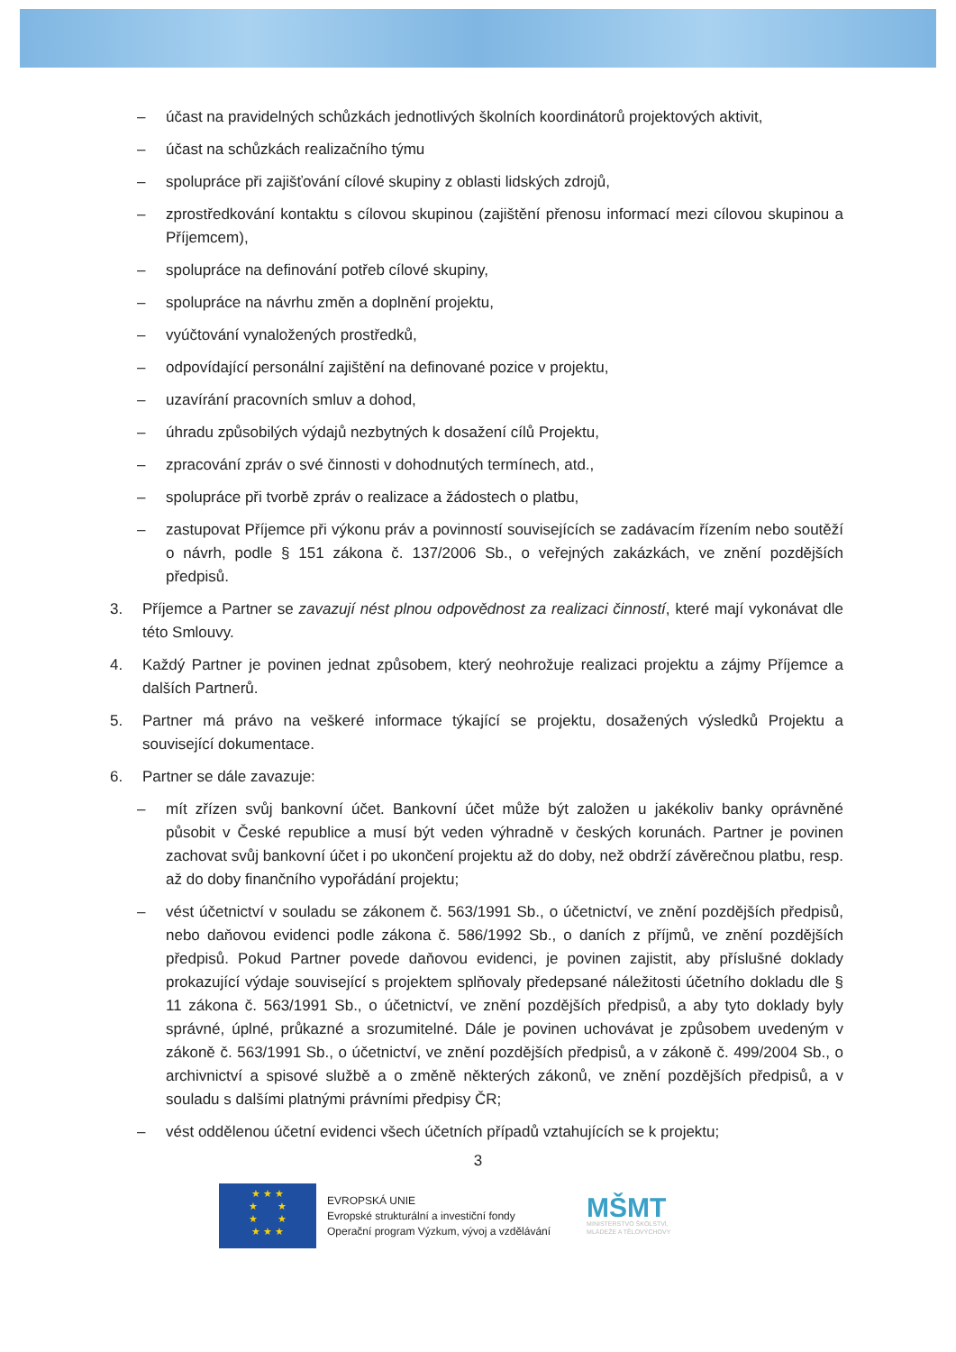– účast na pravidelných schůzkách jednotlivých školních koordinátorů projektových aktivit,
– účast na schůzkách realizačního týmu
– spolupráce při zajišťování cílové skupiny z oblasti lidských zdrojů,
– zprostředkování kontaktu s cílovou skupinou (zajištění přenosu informací mezi cílovou skupinou a Příjemcem),
– spolupráce na definování potřeb cílové skupiny,
– spolupráce na návrhu změn a doplnění projektu,
– vyúčtování vynaložených prostředků,
– odpovídající personální zajištění na definované pozice v projektu,
– uzavírání pracovních smluv a dohod,
– úhradu způsobilých výdajů nezbytných k dosažení cílů Projektu,
– zpracování zpráv o své činnosti v dohodnutých termínech, atd.,
– spolupráce při tvorbě zpráv o realizace a žádostech o platbu,
– zastupovat Příjemce při výkonu práv a povinností souvisejících se zadávacím řízením nebo soutěží o návrh, podle § 151 zákona č. 137/2006 Sb., o veřejných zakázkách, ve znění pozdějších předpisů.
3. Příjemce a Partner se zavazují nést plnou odpovědnost za realizaci činností, které mají vykonávat dle této Smlouvy.
4. Každý Partner je povinen jednat způsobem, který neohrožuje realizaci projektu a zájmy Příjemce a dalších Partnerů.
5. Partner má právo na veškeré informace týkající se projektu, dosažených výsledků Projektu a související dokumentace.
6. Partner se dále zavazuje:
– mít zřízen svůj bankovní účet. Bankovní účet může být založen u jakékoliv banky oprávněné působit v České republice a musí být veden výhradně v českých korunách. Partner je povinen zachovat svůj bankovní účet i po ukončení projektu až do doby, než obdrží závěrečnou platbu, resp. až do doby finančního vypořádání projektu;
– vést účetnictví v souladu se zákonem č. 563/1991 Sb., o účetnictví, ve znění pozdějších předpisů, nebo daňovou evidenci podle zákona č. 586/1992 Sb., o daních z příjmů, ve znění pozdějších předpisů. Pokud Partner povede daňovou evidenci, je povinen zajistit, aby příslušné doklady prokazující výdaje související s projektem splňovaly předepsané náležitosti účetního dokladu dle § 11 zákona č. 563/1991 Sb., o účetnictví, ve znění pozdějších předpisů, a aby tyto doklady byly správné, úplné, průkazné a srozumitelné. Dále je povinen uchovávat je způsobem uvedeným v zákoně č. 563/1991 Sb., o účetnictví, ve znění pozdějších předpisů, a v zákoně č. 499/2004 Sb., o archivnictví a spisové službě a o změně některých zákonů, ve znění pozdějších předpisů, a v souladu s dalšími platnými právními předpisy ČR;
– vést oddělenou účetní evidenci všech účetních případů vztahujících se k projektu;
3
★ ★ ★
★ ★
★ ★
★ ★ ★
EVROPSKÁ UNIE
Evropské strukturální a investiční fondy
Operační program Výzkum, vývoj a vzdělávání
MŠMT
MINISTERSTVO ŠKOLSTVÍ,
MLÁDEŽE A TĚLOVÝCHOVY